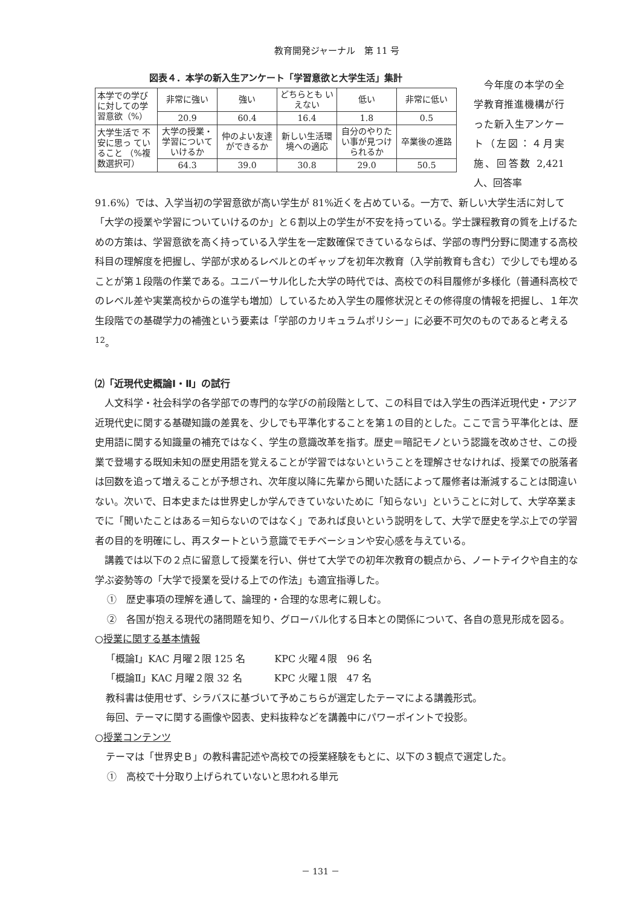教育開発ジャーナル　第 11 号
図表４．本学の新入生アンケート「学習意欲と大学生活」集計
| 本学での学び に対しての学習意欲（%） | 非常に強い | 強い | どちらとも いえない | 低い | 非常に低い |
| | 20.9 | 60.4 | 16.4 | 1.8 | 0.5 |
| 大学生活で 不安に思っ ていること （%複数選択可） | 大学の授業・学習についていけるか | 仲のよい友達ができるか | 新しい生活環境への適応 | 自分のやりたい事が見つけられるか | 卒業後の進路 |
| | 64.3 | 39.0 | 30.8 | 29.0 | 50.5 |
　今年度の本学の全学教育推進機構が行った新入生アンケート（左図：４月実施、回答数 2,421 人、回答率
91.6%）では、入学当初の学習意欲が高い学生が 81%近くを占めている。一方で、新しい大学生活に対して「大学の授業や学習についていけるのか」と６割以上の学生が不安を持っている。学士課程教育の質を上げるための方策は、学習意欲を高く持っている入学生を一定数確保できているならば、学部の専門分野に関連する高校科目の理解度を把握し、学部が求めるレベルとのギャップを初年次教育（入学前教育も含む）で少しでも埋めることが第１段階の作業である。ユニバーサル化した大学の時代では、高校での科目履修が多様化（普通科高校でのレベル差や実業高校からの進学も増加）しているため入学生の履修状況とその修得度の情報を把握し、１年次生段階での基礎学力の補強という要素は「学部のカリキュラムポリシー」に必要不可欠のものであると考える<sup>12</sup>。
⑵「近現代史概論Ⅰ・Ⅱ」の試行
人文科学・社会科学の各学部での専門的な学びの前段階として、この科目では入学生の西洋近現代史・アジア近現代史に関する基礎知識の差異を、少しでも平準化することを第１の目的とした。ここで言う平準化とは、歴史用語に関する知識量の補充ではなく、学生の意識改革を指す。歴史＝暗記モノという認識を改めさせ、この授業で登場する既知未知の歴史用語を覚えることが学習ではないということを理解させなければ、授業での脱落者は回数を追って増えることが予想され、次年度以降に先輩から聞いた話によって履修者は漸減することは間違いない。次いで、日本史または世界史しか学んできていないために「知らない」ということに対して、大学卒業までに「聞いたことはある＝知らないのではなく」であれば良いという説明をして、大学で歴史を学ぶ上での学習者の目的を明確にし、再スタートという意識でモチベーションや安心感を与えている。
講義では以下の２点に留意して授業を行い、併せて大学での初年次教育の観点から、ノートテイクや自主的な学ぶ姿勢等の「大学で授業を受ける上での作法」も適宜指導した。
①　歴史事項の理解を通して、論理的・合理的な思考に親しむ。
②　各国が抱える現代の諸問題を知り、グローバル化する日本との関係について、各自の意見形成を図る。
○授業に関する基本情報
「概論Ⅰ」KAC 月曜２限 125 名　　　KPC 火曜４限　96 名
「概論Ⅱ」KAC 月曜２限 32 名　　　 KPC 火曜１限　47 名
教科書は使用せず、シラバスに基づいて予めこちらが選定したテーマによる講義形式。
毎回、テーマに関する画像や図表、史料抜粋などを講義中にパワーポイントで投影。
○授業コンテンツ
テーマは「世界史Ｂ」の教科書記述や高校での授業経験をもとに、以下の３観点で選定した。
①　高校で十分取り上げられていないと思われる単元
－ 131 －